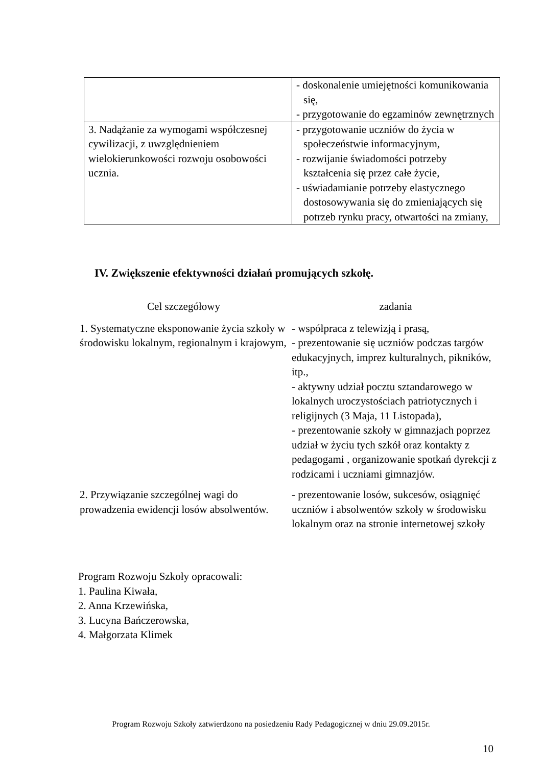| | - doskonalenie umiejętności komunikowania się, - przygotowanie do egzaminów zewnętrznych |
| 3. Nadążanie za wymogami współczesnej cywilizacji, z uwzględnieniem wielokierunkowości rozwoju osobowości ucznia. | - przygotowanie uczniów do życia w społeczeństwie informacyjnym, - rozwijanie świadomości potrzeby kształcenia się przez całe życie, - uświadamianie potrzeby elastycznego dostosowywania się do zmieniających się potrzeb rynku pracy, otwartości na zmiany, |
IV. Zwiększenie efektywności działań promujących szkołę.
| Cel szczegółowy | zadania |
| --- | --- |
| 1. Systematyczne eksponowanie życia szkoły w środowisku lokalnym, regionalnym i krajowym, | - współpraca z telewizją i prasą, - prezentowanie się uczniów podczas targów edukacyjnych, imprez kulturalnych, pikników, itp., - aktywny udział pocztu sztandarowego w lokalnych uroczystościach patriotycznych i religijnych (3 Maja, 11 Listopada), - prezentowanie szkoły w gimnazjach poprzez udział w życiu tych szkół oraz kontakty z pedagogami , organizowanie spotkań dyrekcji z rodzicami i uczniami gimnazjów. |
| 2. Przywiązanie szczególnej wagi do prowadzenia ewidencji losów absolwentów. | - prezentowanie losów, sukcesów, osiągnięć uczniów i absolwentów szkoły w środowisku lokalnym oraz na stronie internetowej szkoły |
Program Rozwoju Szkoły opracowali:
1. Paulina Kiwała,
2. Anna Krzewińska,
3. Lucyna Bańczerowska,
4. Małgorzata Klimek
Program Rozwoju Szkoły zatwierdzono na posiedzeniu Rady Pedagogicznej w dniu 29.09.2015r.
10